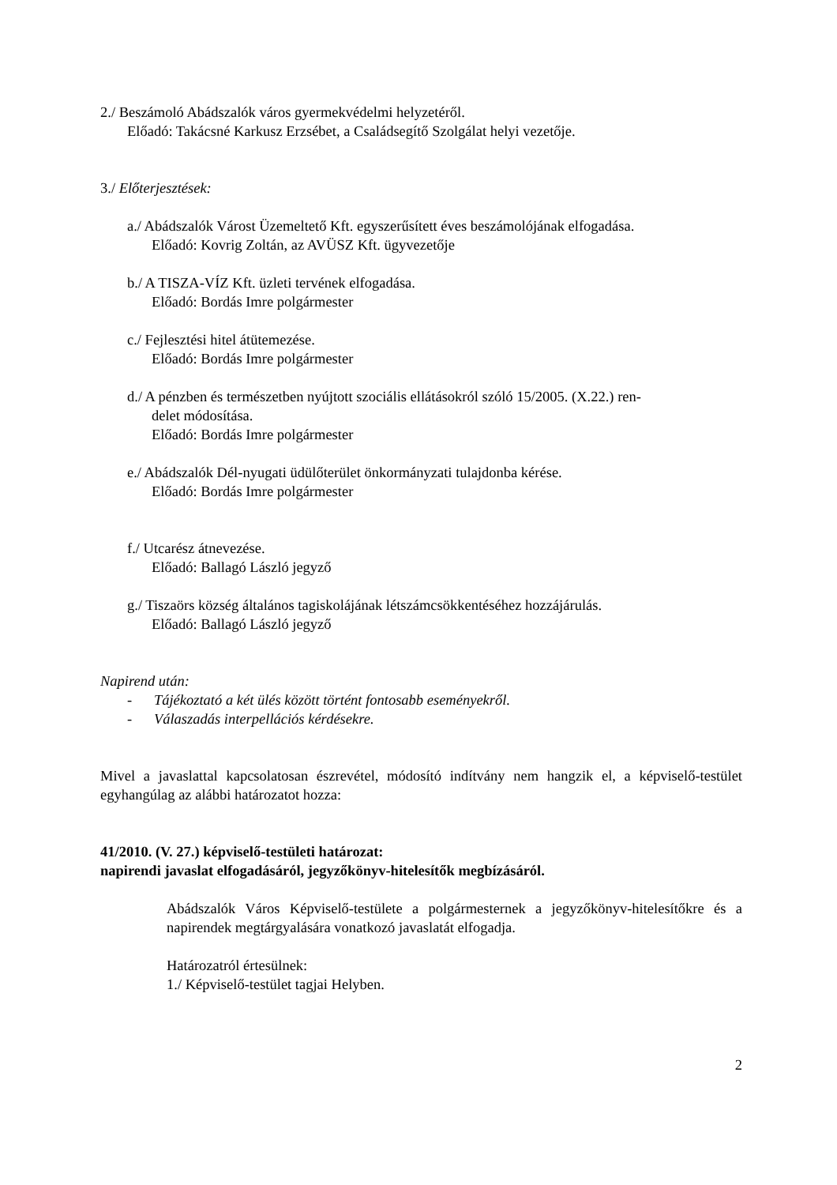2./ Beszámoló Abádszalók város gyermekvédelmi helyzetéről.
Előadó: Takácsné Karkusz Erzsébet, a Családsegítő Szolgálat helyi vezetője.
3./ Előterjesztések:
a./ Abádszalók Várost Üzemeltető Kft. egyszerűsített éves beszámolójának elfogadása.
Előadó: Kovrig Zoltán, az AVÜSZ Kft. ügyvezetője
b./ A TISZA-VÍZ Kft. üzleti tervének elfogadása.
Előadó: Bordás Imre polgármester
c./ Fejlesztési hitel átütemezése.
Előadó: Bordás Imre polgármester
d./ A pénzben és természetben nyújtott szociális ellátásokról szóló 15/2005. (X.22.) ren-
delet módosítása.
Előadó: Bordás Imre polgármester
e./ Abádszalók Dél-nyugati üdülőterület önkormányzati tulajdonba kérése.
Előadó: Bordás Imre polgármester
f./ Utcarész átnevezése.
Előadó: Ballagó László jegyző
g./ Tiszaörs község általános tagiskolájának létszámcsökkentéséhez hozzájárulás.
Előadó: Ballagó László jegyző
Napirend után:
- Tájékoztató a két ülés között történt fontosabb eseményekről.
- Válaszadás interpellációs kérdésekre.
Mivel a javaslattal kapcsolatosan észrevétel, módosító indítvány nem hangzik el, a képviselő-testület egyhangúlag az alábbi határozatot hozza:
41/2010. (V. 27.) képviselő-testületi határozat:
napirendi javaslat elfogadásáról, jegyzőkönyv-hitelesítők megbízásáról.
Abádszalók Város Képviselő-testülete a polgármesternek a jegyzőkönyv-hitelesítőkre és a napirendek megtárgyalására vonatkozó javaslatát elfogadja.
Határozatról értesülnek:
1./ Képviselő-testület tagjai Helyben.
2